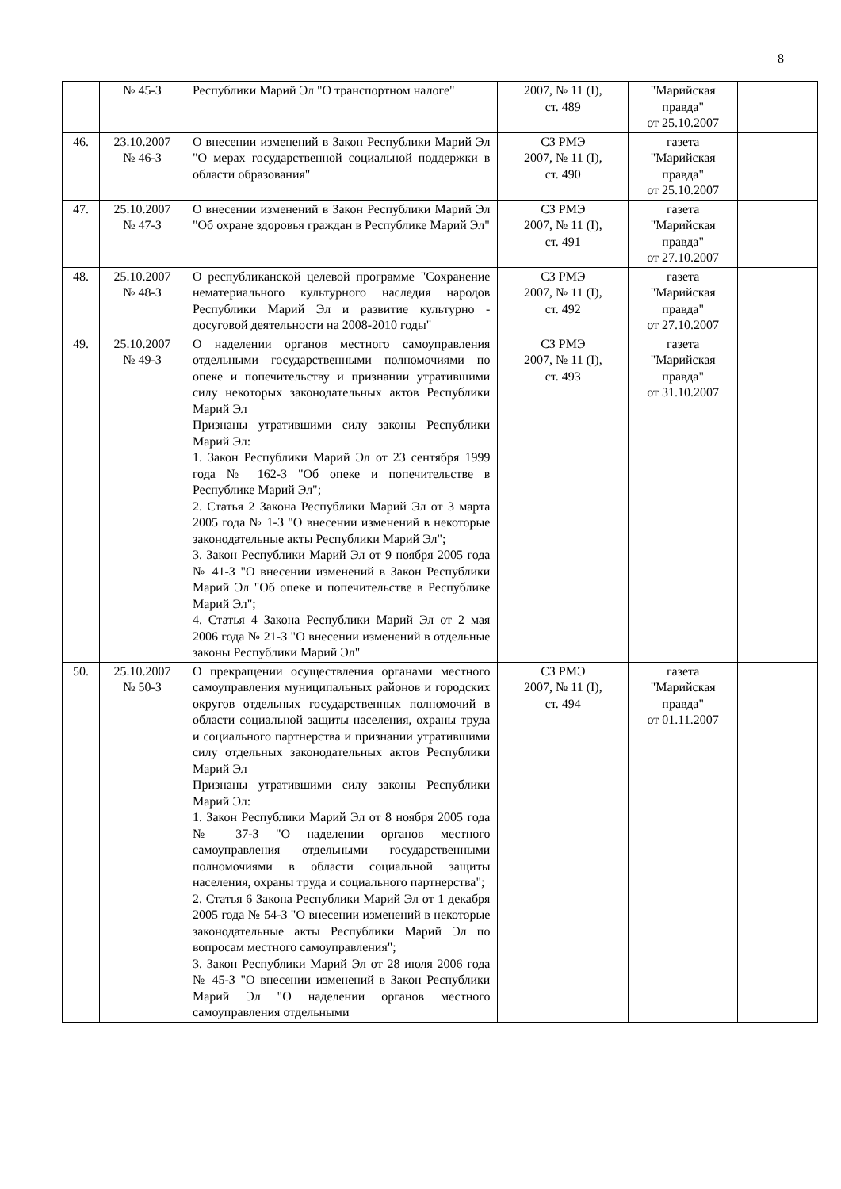8
| | № 45-З | Республики Марий Эл "О транспортном налоге" | 2007, № 11 (I), ст. 489 | "Марийская правда" от 25.10.2007 | |
| 46. | 23.10.2007 № 46-З | О внесении изменений в Закон Республики Марий Эл "О мерах государственной социальной поддержки в области образования" | СЗ РМЭ 2007, № 11 (I), ст. 490 | газета "Марийская правда" от 25.10.2007 | |
| 47. | 25.10.2007 № 47-З | О внесении изменений в Закон Республики Марий Эл "Об охране здоровья граждан в Республике Марий Эл" | СЗ РМЭ 2007, № 11 (I), ст. 491 | газета "Марийская правда" от 27.10.2007 | |
| 48. | 25.10.2007 № 48-З | О республиканской целевой программе "Сохранение нематериального культурного наследия народов Республики Марий Эл и развитие культурно - досуговой деятельности на 2008-2010 годы" | СЗ РМЭ 2007, № 11 (I), ст. 492 | газета "Марийская правда" от 27.10.2007 | |
| 49. | 25.10.2007 № 49-З | О наделении органов местного самоуправления отдельными государственными полномочиями по опеке и попечительству и признании утратившими силу некоторых законодательных актов Республики Марий Эл Признаны утратившими силу законы Республики Марий Эл: 1. Закон Республики Марий Эл от 23 сентября 1999 года № 162-З "Об опеке и попечительстве в Республике Марий Эл"; 2. Статья 2 Закона Республики Марий Эл от 3 марта 2005 года № 1-З "О внесении изменений в некоторые законодательные акты Республики Марий Эл"; 3. Закон Республики Марий Эл от 9 ноября 2005 года № 41-З "О внесении изменений в Закон Республики Марий Эл "Об опеке и попечительстве в Республике Марий Эл"; 4. Статья 4 Закона Республики Марий Эл от 2 мая 2006 года № 21-З "О внесении изменений в отдельные законы Республики Марий Эл" | СЗ РМЭ 2007, № 11 (I), ст. 493 | газета "Марийская правда" от 31.10.2007 | |
| 50. | 25.10.2007 № 50-З | О прекращении осуществления органами местного самоуправления муниципальных районов и городских округов отдельных государственных полномочий в области социальной защиты населения, охраны труда и социального партнерства и признании утратившими силу отдельных законодательных актов Республики Марий Эл Признаны утратившими силу законы Республики Марий Эл: 1. Закон Республики Марий Эл от 8 ноября 2005 года № 37-З "О наделении органов местного самоуправления отдельными государственными полномочиями в области социальной защиты населения, охраны труда и социального партнерства"; 2. Статья 6 Закона Республики Марий Эл от 1 декабря 2005 года № 54-З "О внесении изменений в некоторые законодательные акты Республики Марий Эл по вопросам местного самоуправления"; 3. Закон Республики Марий Эл от 28 июля 2006 года № 45-З "О внесении изменений в Закон Республики Марий Эл "О наделении органов местного самоуправления отдельными | СЗ РМЭ 2007, № 11 (I), ст. 494 | газета "Марийская правда" от 01.11.2007 | |